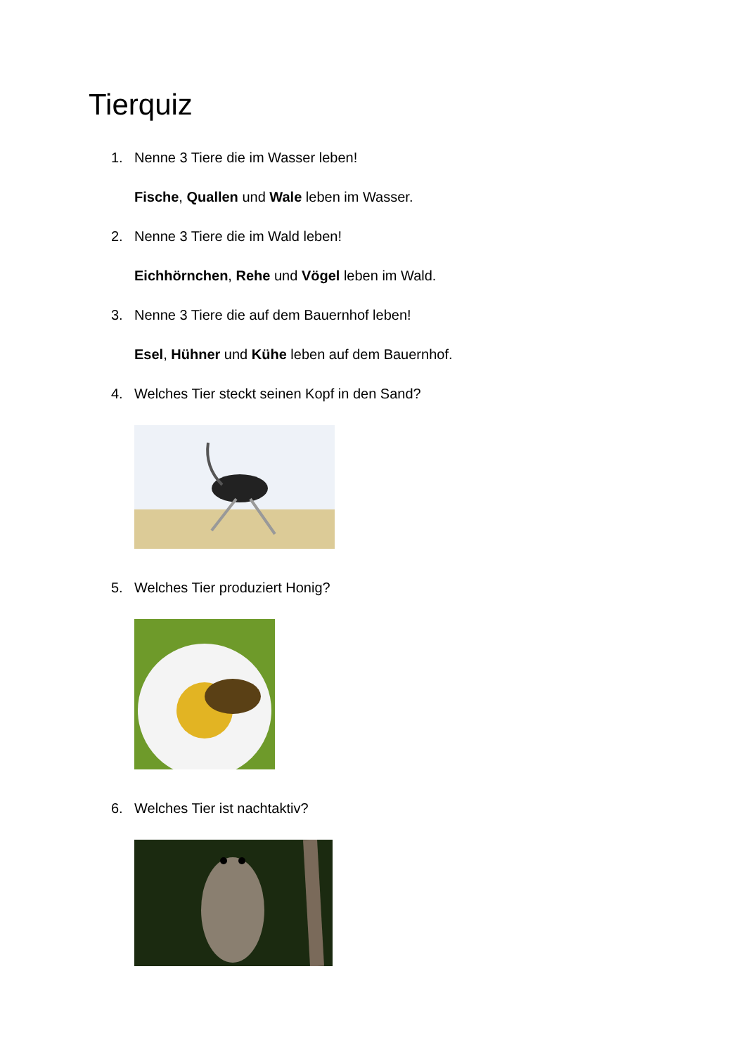Tierquiz
1. Nenne 3 Tiere die im Wasser leben!
Fische, Quallen und Wale leben im Wasser.
2. Nenne 3 Tiere die im Wald leben!
Eichhörnchen, Rehe und Vögel leben im Wald.
3. Nenne 3 Tiere die auf dem Bauernhof leben!
Esel, Hühner und Kühe leben auf dem Bauernhof.
4. Welches Tier steckt seinen Kopf in den Sand?
5. Welches Tier produziert Honig?
6. Welches Tier ist nachtaktiv?